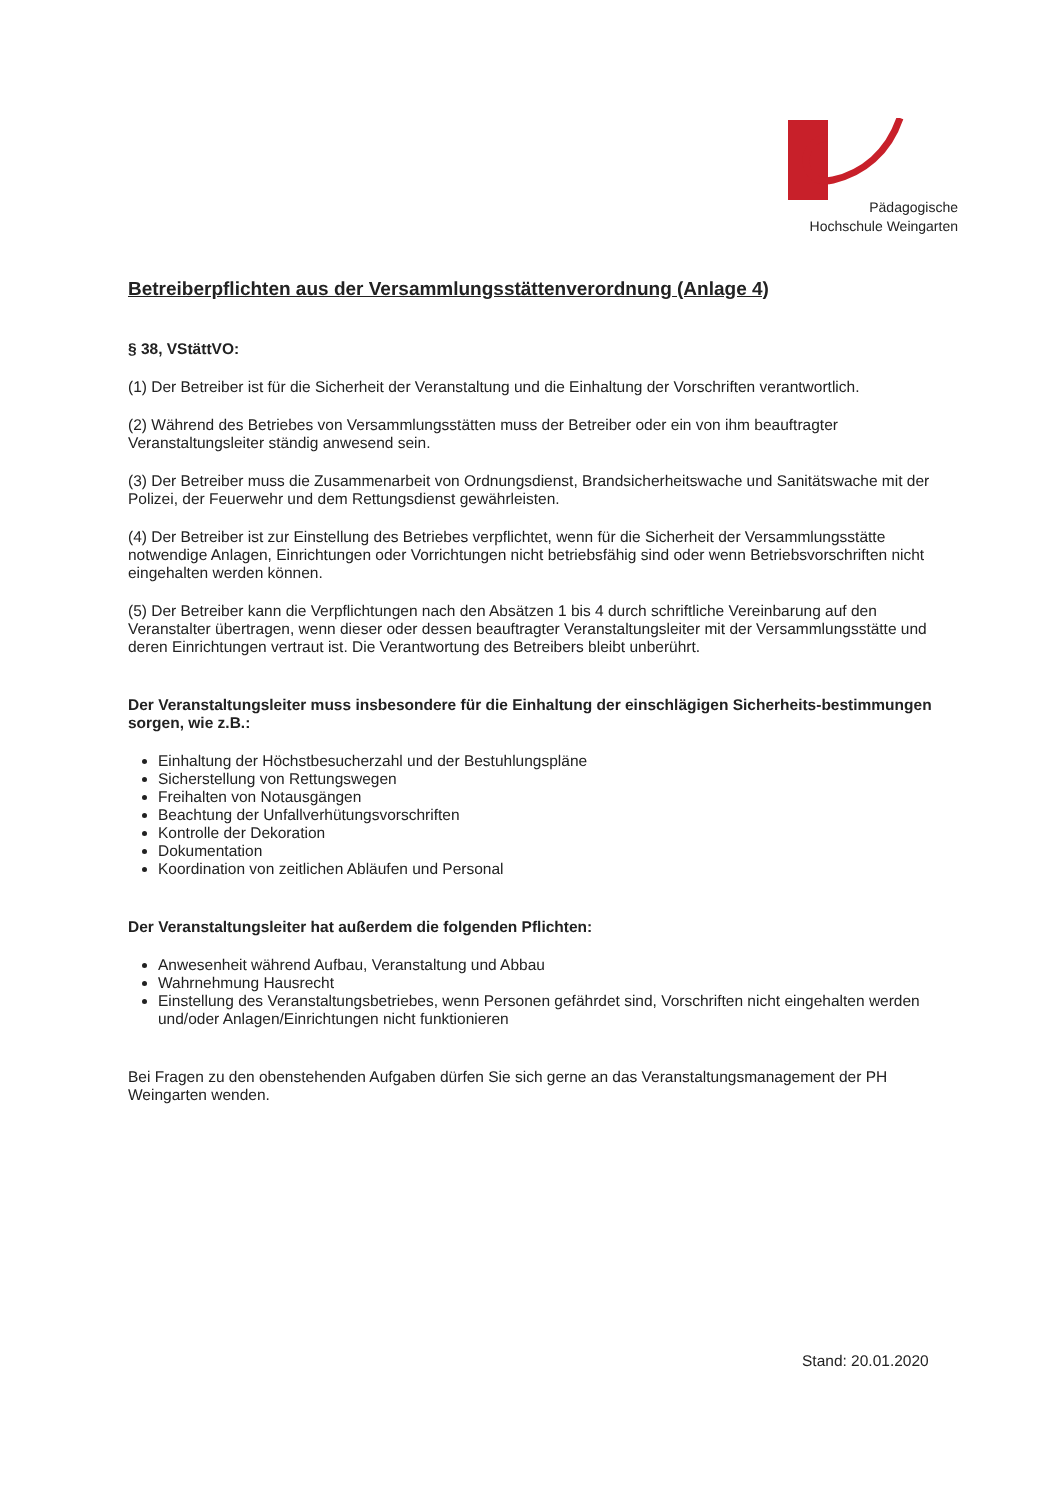Pädagogische
Hochschule Weingarten
Betreiberpflichten aus der Versammlungsstättenverordnung (Anlage 4)
§ 38, VStättVO:
(1) Der Betreiber ist für die Sicherheit der Veranstaltung und die Einhaltung der Vorschriften verantwortlich.
(2) Während des Betriebes von Versammlungsstätten muss der Betreiber oder ein von ihm beauftragter Veranstaltungsleiter ständig anwesend sein.
(3) Der Betreiber muss die Zusammenarbeit von Ordnungsdienst, Brandsicherheitswache und Sanitätswache mit der Polizei, der Feuerwehr und dem Rettungsdienst gewährleisten.
(4) Der Betreiber ist zur Einstellung des Betriebes verpflichtet, wenn für die Sicherheit der Versammlungsstätte notwendige Anlagen, Einrichtungen oder Vorrichtungen nicht betriebsfähig sind oder wenn Betriebsvorschriften nicht eingehalten werden können.
(5) Der Betreiber kann die Verpflichtungen nach den Absätzen 1 bis 4 durch schriftliche Vereinbarung auf den Veranstalter übertragen, wenn dieser oder dessen beauftragter Veranstaltungsleiter mit der Versammlungsstätte und deren Einrichtungen vertraut ist. Die Verantwortung des Betreibers bleibt unberührt.
Der Veranstaltungsleiter muss insbesondere für die Einhaltung der einschlägigen Sicherheits-bestimmungen sorgen, wie z.B.:
Einhaltung der Höchstbesucherzahl und der Bestuhlungspläne
Sicherstellung von Rettungswegen
Freihalten von Notausgängen
Beachtung der Unfallverhütungsvorschriften
Kontrolle der Dekoration
Dokumentation
Koordination von zeitlichen Abläufen und Personal
Der Veranstaltungsleiter hat außerdem die folgenden Pflichten:
Anwesenheit während Aufbau, Veranstaltung und Abbau
Wahrnehmung Hausrecht
Einstellung des Veranstaltungsbetriebes, wenn Personen gefährdet sind, Vorschriften nicht eingehalten werden und/oder Anlagen/Einrichtungen nicht funktionieren
Bei Fragen zu den obenstehenden Aufgaben dürfen Sie sich gerne an das Veranstaltungsmanagement der PH Weingarten wenden.
Stand: 20.01.2020